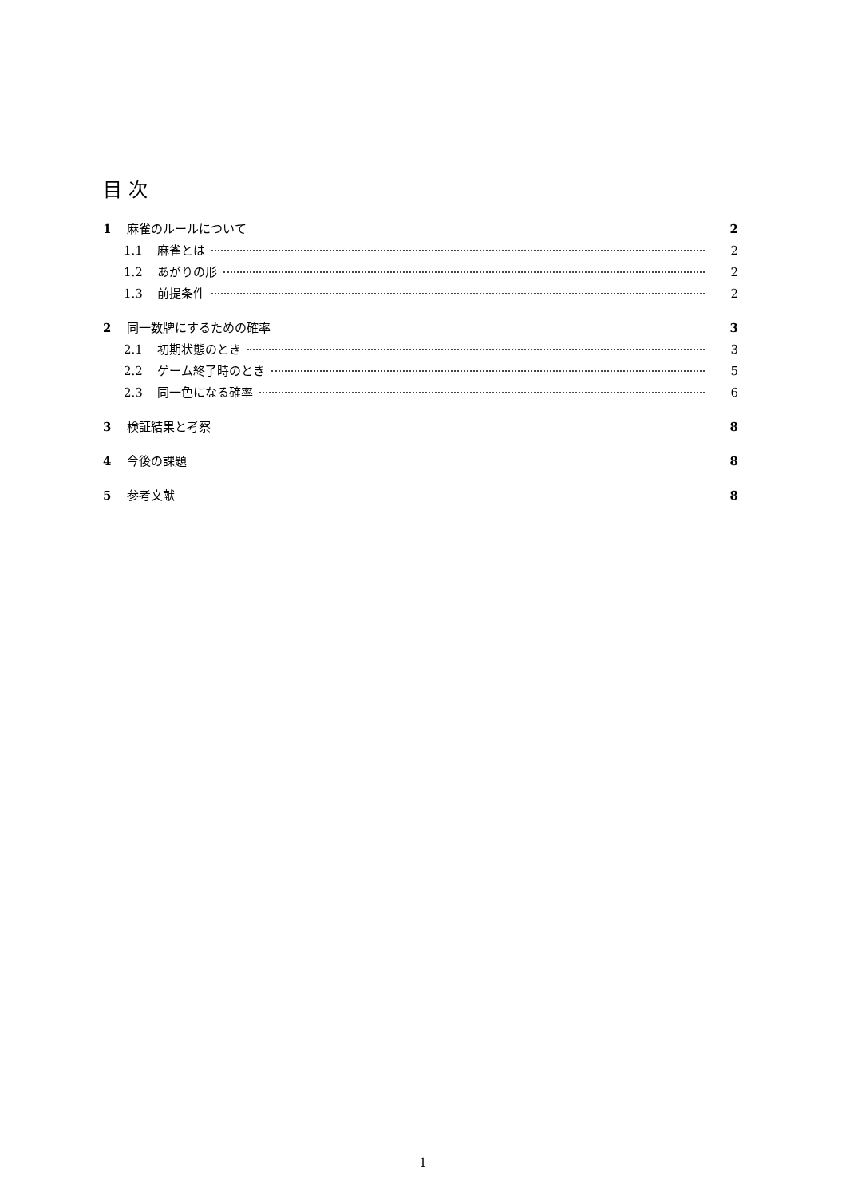目 次
1 麻雀のルールについて 2
1.1 麻雀とは 2
1.2 あがりの形 2
1.3 前提条件 2
2 同一数牌にするための確率 3
2.1 初期状態のとき 3
2.2 ゲーム終了時のとき 5
2.3 同一色になる確率 6
3 検証結果と考察 8
4 今後の課題 8
5 参考文献 8
1